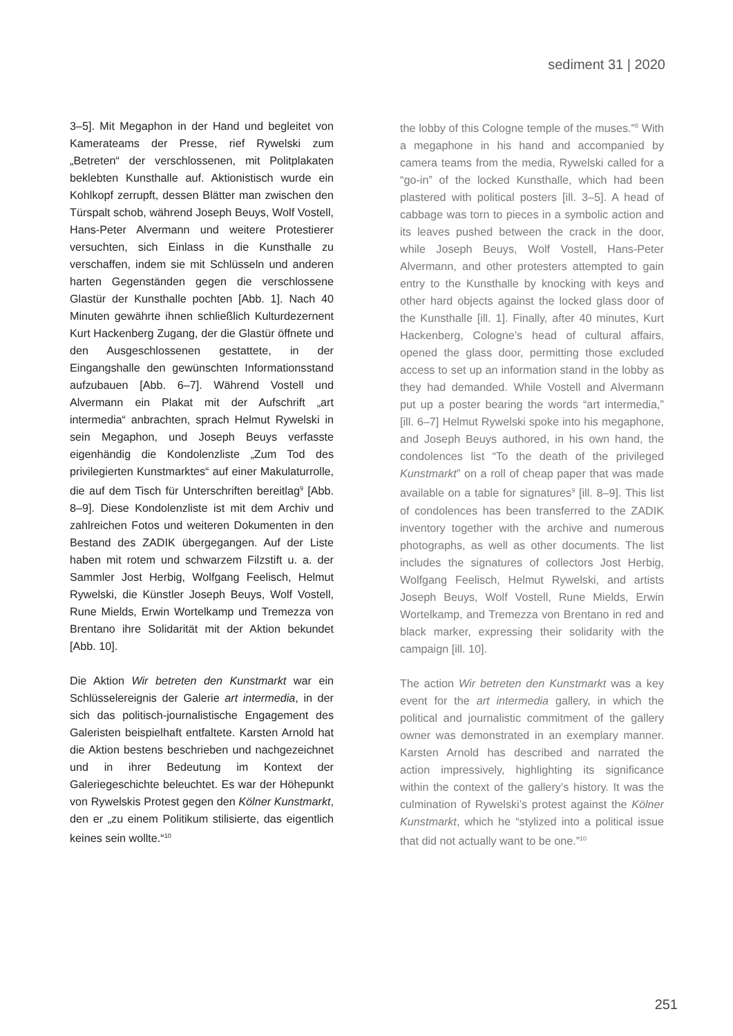sediment 31 | 2020
3–5]. Mit Megaphon in der Hand und begleitet von Kamerateams der Presse, rief Rywelski zum „Betreten“ der verschlossenen, mit Politplakaten beklebten Kunsthalle auf. Aktionistisch wurde ein Kohlkopf zerrupft, dessen Blätter man zwischen den Türspalt schob, während Joseph Beuys, Wolf Vostell, Hans-Peter Alvermann und weitere Protestierer versuchten, sich Einlass in die Kunsthalle zu verschaffen, indem sie mit Schlüsseln und anderen harten Gegenständen gegen die verschlossene Glastür der Kunsthalle pochten [Abb. 1]. Nach 40 Minuten gewährte ihnen schließlich Kulturdezernent Kurt Hackenberg Zugang, der die Glastür öffnete und den Ausgeschlossenen gestattete, in der Eingangshalle den gewünschten Informationsstand aufzubauen [Abb. 6–7]. Während Vostell und Alvermann ein Plakat mit der Aufschrift „art intermedia“ anbrachten, sprach Helmut Rywelski in sein Megaphon, und Joseph Beuys verfasste eigenhändig die Kondolenzliste „Zum Tod des privilegierten Kunstmarktes“ auf einer Makulaturrolle, die auf dem Tisch für Unterschriften bereitlag<sup>9</sup> [Abb. 8–9]. Diese Kondolenzliste ist mit dem Archiv und zahlreichen Fotos und weiteren Dokumenten in den Bestand des ZADIK übergegangen. Auf der Liste haben mit rotem und schwarzem Filzstift u. a. der Sammler Jost Herbig, Wolfgang Feelisch, Helmut Rywelski, die Künstler Joseph Beuys, Wolf Vostell, Rune Mields, Erwin Wortelkamp und Tremezza von Brentano ihre Solidarität mit der Aktion bekundet [Abb. 10].
Die Aktion Wir betreten den Kunstmarkt war ein Schlüsselereignis der Galerie art intermedia, in der sich das politisch-journalistische Engagement des Galeristen beispielhaft entfaltete. Karsten Arnold hat die Aktion bestens beschrieben und nachgezeichnet und in ihrer Bedeutung im Kontext der Galeriegeschichte beleuchtet. Es war der Höhepunkt von Rywelskis Protest gegen den Kölner Kunstmarkt, den er „zu einem Politikum stilisierte, das eigentlich keines sein wollte.“<sup>10</sup>
the lobby of this Cologne temple of the muses.”<sup>8</sup> With a megaphone in his hand and accompanied by camera teams from the media, Rywelski called for a “go-in” of the locked Kunsthalle, which had been plastered with political posters [ill. 3–5]. A head of cabbage was torn to pieces in a symbolic action and its leaves pushed between the crack in the door, while Joseph Beuys, Wolf Vostell, Hans-Peter Alvermann, and other protesters attempted to gain entry to the Kunsthalle by knocking with keys and other hard objects against the locked glass door of the Kunsthalle [ill. 1]. Finally, after 40 minutes, Kurt Hackenberg, Cologne’s head of cultural affairs, opened the glass door, permitting those excluded access to set up an information stand in the lobby as they had demanded. While Vostell and Alvermann put up a poster bearing the words “art intermedia,” [ill. 6–7] Helmut Rywelski spoke into his megaphone, and Joseph Beuys authored, in his own hand, the condolences list “To the death of the privileged Kunstmarkt” on a roll of cheap paper that was made available on a table for signatures<sup>9</sup> [ill. 8–9]. This list of condolences has been transferred to the ZADIK inventory together with the archive and numerous photographs, as well as other documents. The list includes the signatures of collectors Jost Herbig, Wolfgang Feelisch, Helmut Rywelski, and artists Joseph Beuys, Wolf Vostell, Rune Mields, Erwin Wortelkamp, and Tremezza von Brentano in red and black marker, expressing their solidarity with the campaign [ill. 10].
The action Wir betreten den Kunstmarkt was a key event for the art intermedia gallery, in which the political and journalistic commitment of the gallery owner was demonstrated in an exemplary manner. Karsten Arnold has described and narrated the action impressively, highlighting its significance within the context of the gallery’s history. It was the culmination of Rywelski’s protest against the Kölner Kunstmarkt, which he “stylized into a political issue that did not actually want to be one.”<sup>10</sup>
251